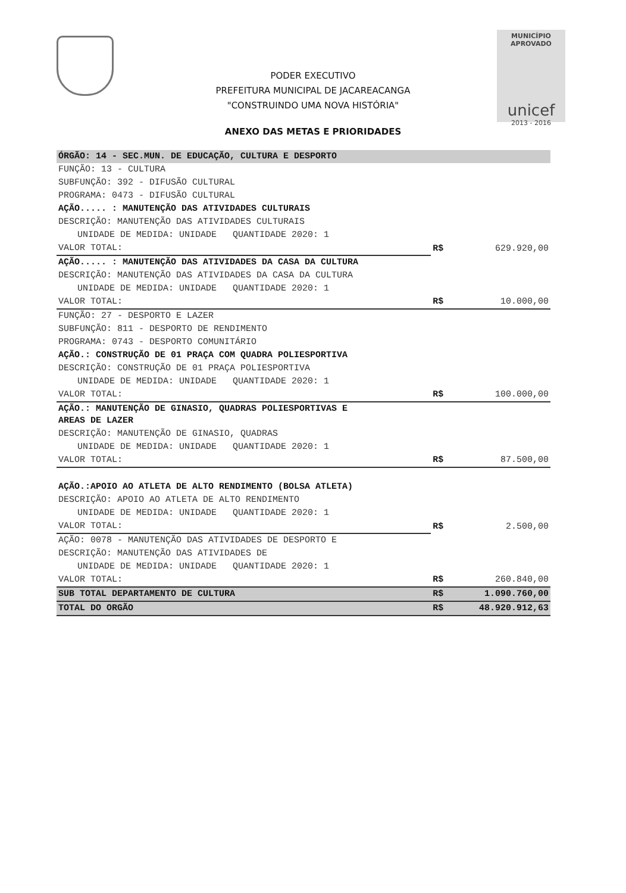MUNICÍPIO APROVADO
unicef
2013 - 2016
PODER EXECUTIVO
PREFEITURA MUNICIPAL DE JACAREACANGA
"CONSTRUINDO UMA NOVA HISTÓRIA"
ANEXO DAS METAS E PRIORIDADES
| ÓRGÃO: 14 - SEC.MUN. DE EDUCAÇÃO, CULTURA E DESPORTO | | |
| FUNÇÃO: 13 - CULTURA | | |
| SUBFUNÇÃO: 392 - DIFUSÃO CULTURAL | | |
| PROGRAMA: 0473 - DIFUSÃO CULTURAL | | |
| AÇÃO..... : MANUTENÇÃO DAS ATIVIDADES CULTURAIS | | |
| DESCRIÇÃO: MANUTENÇÃO DAS ATIVIDADES CULTURAIS | | |
| UNIDADE DE MEDIDA: UNIDADE QUANTIDADE 2020: 1 | R$ | 629.920,00 |
| VALOR TOTAL: | | |
| AÇÃO..... : MANUTENÇÃO DAS ATIVIDADES DA CASA DA CULTURA | | |
| DESCRIÇÃO: MANUTENÇÃO DAS ATIVIDADES DA CASA DA CULTURA | | |
| UNIDADE DE MEDIDA: UNIDADE QUANTIDADE 2020: 1 | | |
| VALOR TOTAL: | R$ | 10.000,00 |
| FUNÇÃO: 27 - DESPORTO E LAZER | | |
| SUBFUNÇÃO: 811 - DESPORTO DE RENDIMENTO | | |
| PROGRAMA: 0743 - DESPORTO COMUNITÁRIO | | |
| AÇÃO.: CONSTRUÇÃO DE 01 PRAÇA COM QUADRA POLIESPORTIVA | | |
| DESCRIÇÃO: CONSTRUÇÃO DE 01 PRAÇA POLIESPORTIVA | | |
| UNIDADE DE MEDIDA: UNIDADE QUANTIDADE 2020: 1 | | |
| VALOR TOTAL: | R$ | 100.000,00 |
| AÇÃO.: MANUTENÇÃO DE GINASIO, QUADRAS POLIESPORTIVAS E AREAS DE LAZER | | |
| DESCRIÇÃO: MANUTENÇÃO DE GINASIO, QUADRAS | | |
| UNIDADE DE MEDIDA: UNIDADE QUANTIDADE 2020: 1 | | |
| VALOR TOTAL: | R$ | 87.500,00 |
| AÇÃO.:APOIO AO ATLETA DE ALTO RENDIMENTO (BOLSA ATLETA) | | |
| DESCRIÇÃO: APOIO AO ATLETA DE ALTO RENDIMENTO | | |
| UNIDADE DE MEDIDA: UNIDADE QUANTIDADE 2020: 1 | R$ | 2.500,00 |
| VALOR TOTAL: | | |
| AÇÃO: 0078 - MANUTENÇÃO DAS ATIVIDADES DE DESPORTO E | | |
| DESCRIÇÃO: MANUTENÇÃO DAS ATIVIDADES DE | | |
| UNIDADE DE MEDIDA: UNIDADE QUANTIDADE 2020: 1 | | |
| VALOR TOTAL: | R$ | 260.840,00 |
| SUB TOTAL DEPARTAMENTO DE CULTURA | R$ | 1.090.760,00 |
| TOTAL DO ORGÃO | R$ | 48.920.912,63 |